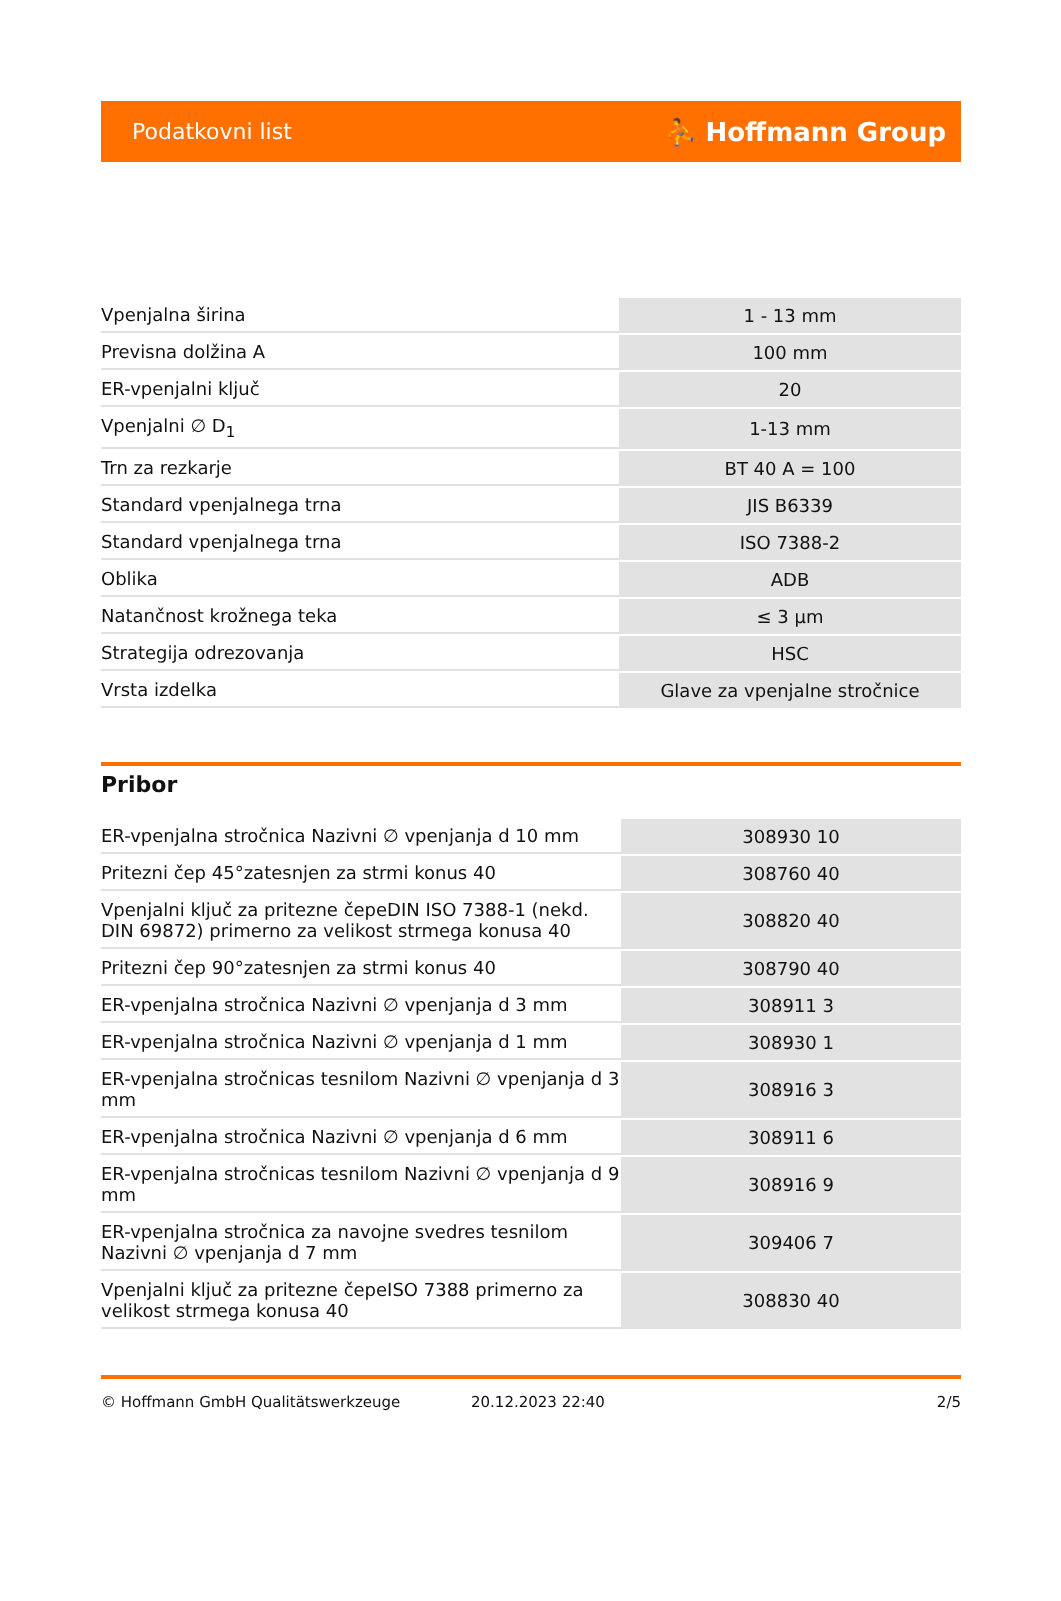Podatkovni list ⛹ Hoffmann Group
| Vpenjalna širina | 1 - 13 mm |
| Previsna dolžina A | 100 mm |
| ER-vpenjalni ključ | 20 |
| Vpenjalni ∅ D<sub>1</sub> | 1-13 mm |
| Trn za rezkarje | BT 40 A = 100 |
| Standard vpenjalnega trna | JIS B6339 |
| Standard vpenjalnega trna | ISO 7388-2 |
| Oblika | ADB |
| Natančnost krožnega teka | ≤ 3 µm |
| Strategija odrezovanja | HSC |
| Vrsta izdelka | Glave za vpenjalne stročnice |
Pribor
| ER-vpenjalna stročnica Nazivni ∅ vpenjanja d 10 mm | 308930 10 |
| Pritezni čep 45°zatesnjen za strmi konus 40 | 308760 40 |
| Vpenjalni ključ za pritezne čepeDIN ISO 7388-1 (nekd. DIN 69872) primerno za velikost strmega konusa 40 | 308820 40 |
| Pritezni čep 90°zatesnjen za strmi konus 40 | 308790 40 |
| ER-vpenjalna stročnica Nazivni ∅ vpenjanja d 3 mm | 308911 3 |
| ER-vpenjalna stročnica Nazivni ∅ vpenjanja d 1 mm | 308930 1 |
| ER-vpenjalna stročnicas tesnilom Nazivni ∅ vpenjanja d 3 mm | 308916 3 |
| ER-vpenjalna stročnica Nazivni ∅ vpenjanja d 6 mm | 308911 6 |
| ER-vpenjalna stročnicas tesnilom Nazivni ∅ vpenjanja d 9 mm | 308916 9 |
| ER-vpenjalna stročnica za navojne svedres tesnilom Nazivni ∅ vpenjanja d 7 mm | 309406 7 |
| Vpenjalni ključ za pritezne čepeISO 7388 primerno za velikost strmega konusa 40 | 308830 40 |
© Hoffmann GmbH Qualitätswerkzeuge 20.12.2023 22:40 2/5